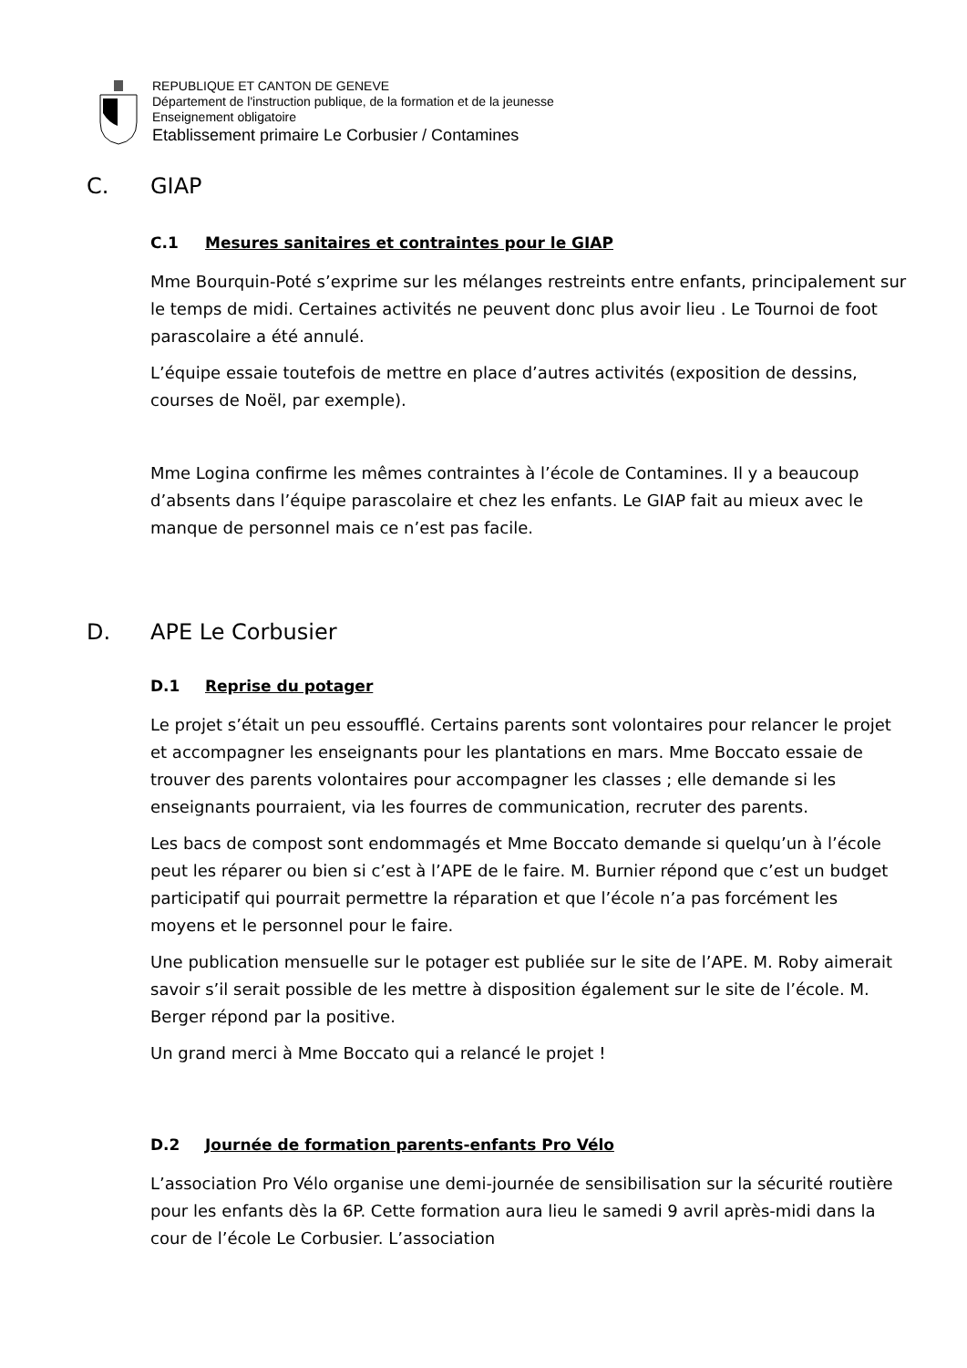REPUBLIQUE ET CANTON DE GENEVE
Département de l'instruction publique, de la formation et de la jeunesse
Enseignement obligatoire
Etablissement primaire Le Corbusier / Contamines
C. GIAP
C.1 Mesures sanitaires et contraintes pour le GIAP
Mme Bourquin-Poté s’exprime sur les mélanges restreints entre enfants, principalement sur le temps de midi. Certaines activités ne peuvent donc plus avoir lieu . Le Tournoi de foot parascolaire a été annulé.
L’équipe essaie toutefois de mettre en place d’autres activités (exposition de dessins, courses de Noël, par exemple).
Mme Logina confirme les mêmes contraintes à l’école de Contamines. Il y a beaucoup d’absents dans l’équipe parascolaire et chez les enfants. Le GIAP fait au mieux avec le manque de personnel mais ce n’est pas facile.
D. APE Le Corbusier
D.1 Reprise du potager
Le projet s’était un peu essoufflé. Certains parents sont volontaires pour relancer le projet et accompagner les enseignants pour les plantations en mars. Mme Boccato essaie de trouver des parents volontaires pour accompagner les classes ; elle demande si les enseignants pourraient, via les fourres de communication, recruter des parents.
Les bacs de compost sont endommagés et Mme Boccato demande si quelqu’un à l’école peut les réparer ou bien si c’est à l’APE de le faire. M. Burnier répond que c’est un budget participatif qui pourrait permettre la réparation et que l’école n’a pas forcément les moyens et le personnel pour le faire.
Une publication mensuelle sur le potager est publiée sur le site de l’APE. M. Roby aimerait savoir s’il serait possible de les mettre à disposition également sur le site de l’école. M. Berger répond par la positive.
Un grand merci à Mme Boccato qui a relancé le projet !
D.2 Journée de formation parents-enfants Pro Vélo
L’association Pro Vélo organise une demi-journée de sensibilisation sur la sécurité routière pour les enfants dès la 6P. Cette formation aura lieu le samedi 9 avril après-midi dans la cour de l’école Le Corbusier. L’association